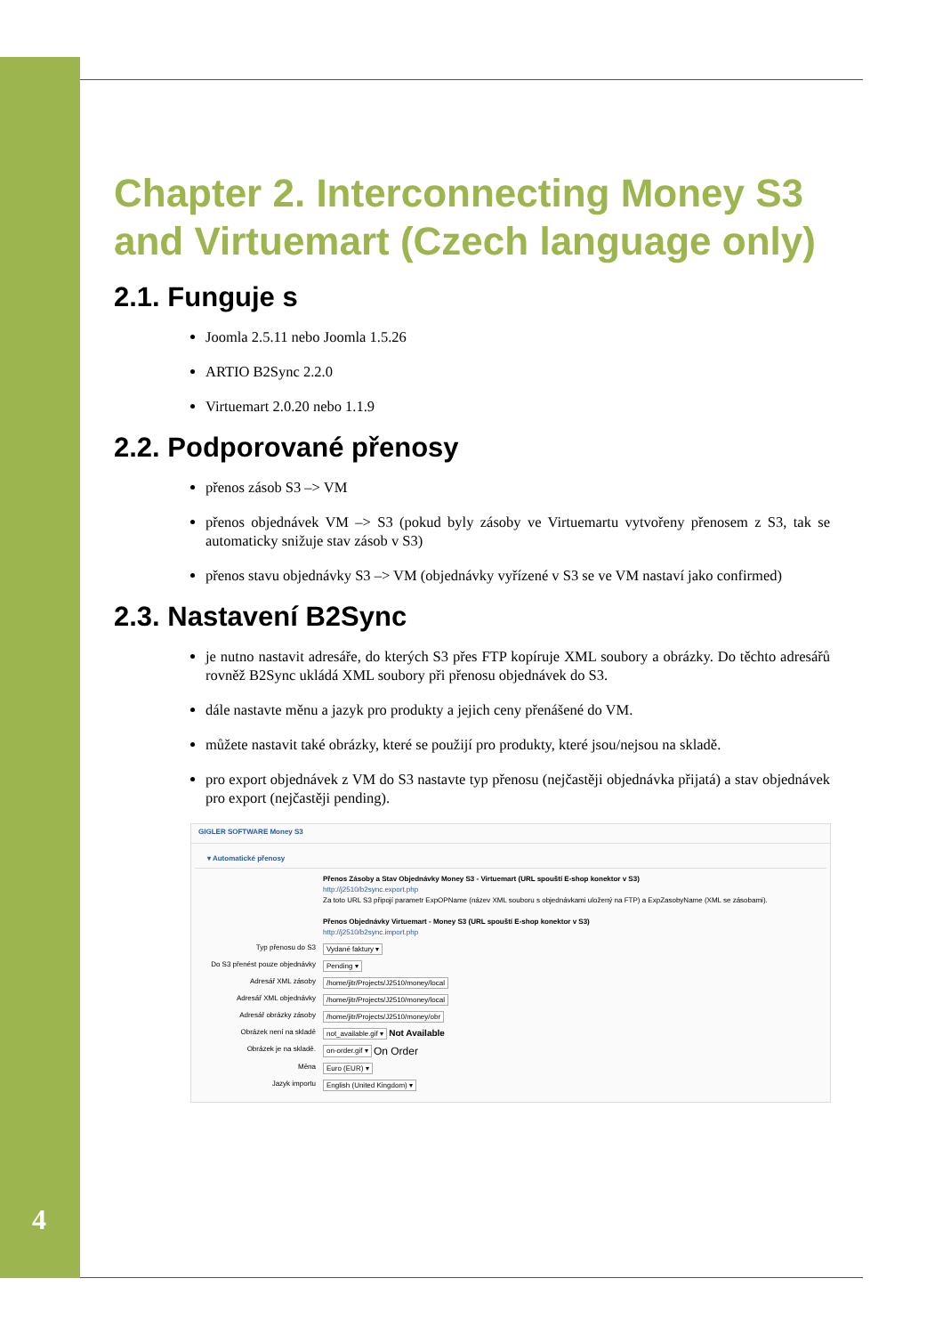4
Chapter 2. Interconnecting Money S3 and Virtuemart (Czech language only)
2.1. Funguje s
Joomla 2.5.11 nebo Joomla 1.5.26
ARTIO B2Sync 2.2.0
Virtuemart 2.0.20 nebo 1.1.9
2.2. Podporované přenosy
přenos zásob S3 –> VM
přenos objednávek VM –> S3 (pokud byly zásoby ve Virtuemartu vytvořeny přenosem z S3, tak se automaticky snižuje stav zásob v S3)
přenos stavu objednávky S3 –> VM (objednávky vyřízené v S3 se ve VM nastaví jako confirmed)
2.3. Nastavení B2Sync
je nutno nastavit adresáře, do kterých S3 přes FTP kopíruje XML soubory a obrázky. Do těchto adresářů rovněž B2Sync ukládá XML soubory při přenosu objednávek do S3.
dále nastavte měnu a jazyk pro produkty a jejich ceny přenášené do VM.
můžete nastavit také obrázky, které se použijí pro produkty, které jsou/nejsou na skladě.
pro export objednávek z VM do S3 nastavte typ přenosu (nejčastěji objednávka přijatá) a stav objednávek pro export (nejčastěji pending).
GIGLER SOFTWARE Money S3
▾ Automatické přenosy
Přenos Zásoby a Stav Objednávky Money S3 - Virtuemart (URL spouští E-shop konektor v S3)
http://j2510/b2sync.export.php
Za toto URL S3 připojí parametr ExpOPName (název XML souboru s objednávkami uložený na FTP) a ExpZasobyName (XML se zásobami).
Přenos Objednávky Virtuemart - Money S3 (URL spouští E-shop konektor v S3)
http://j2510/b2sync.import.php
Typ přenosu do S3 Vydané faktury ▾
Do S3 přenést pouze objednávky Pending ▾
Adresář XML zásoby /home/jitr/Projects/J2510/money/local
Adresář XML objednávky /home/jitr/Projects/J2510/money/local
Adresář obrázky zásoby /home/jitr/Projects/J2510/money/obr
Obrázek není na skladě not_available.gif ▾ Not Available
Obrázek je na skladě. on-order.gif ▾ On Order
Měna Euro (EUR) ▾
Jazyk importu English (United Kingdom) ▾